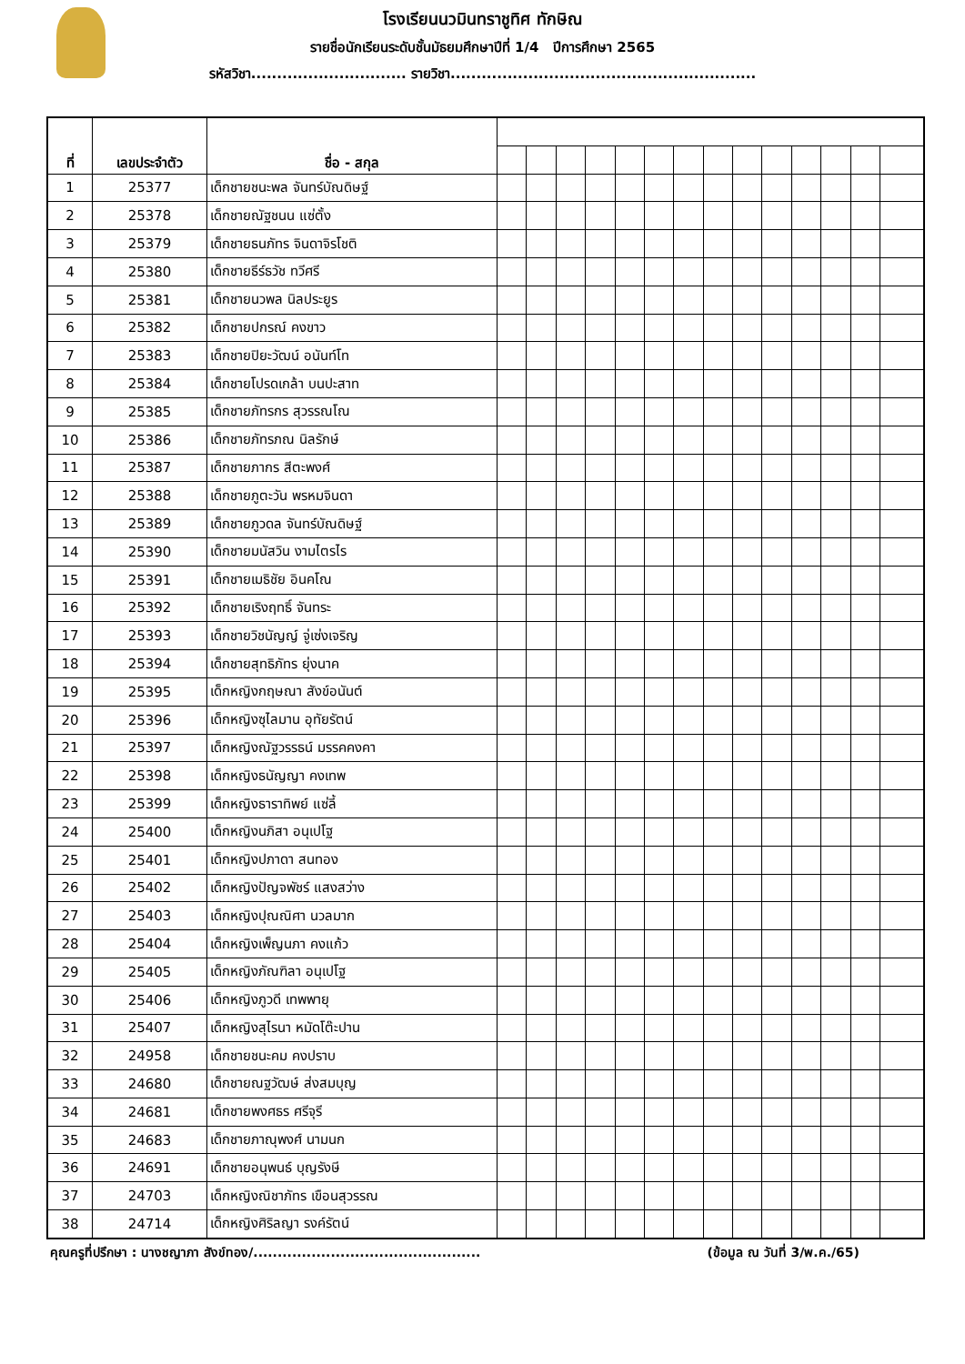โรงเรียนนวมินทราชูทิศ ทักษิณ
รายชื่อนักเรียนระดับชั้นมัธยมศึกษาปีที่ 1/4 ปีการศึกษา 2565
รหัสวิชา.............................. รายวิชา...........................................................
| ที่ | เลขประจำตัว | ชื่อ - สกุล | | | | | | | | | | | | | | |
| --- | --- | --- | --- | --- | --- | --- | --- | --- | --- | --- | --- | --- | --- | --- | --- | --- |
| 1 | 25377 | เด็กชายชนะพล จันทร์บัณดิษฐ์ | | | | | | | | | | | | | | |
| 2 | 25378 | เด็กชายณัฐชนน แซ่ตั้ง | | | | | | | | | | | | | | |
| 3 | 25379 | เด็กชายธนภัทร จินดาจิรโชติ | | | | | | | | | | | | | | |
| 4 | 25380 | เด็กชายธีร์ธวัช ทวีศรี | | | | | | | | | | | | | | |
| 5 | 25381 | เด็กชายนวพล นิลประยูร | | | | | | | | | | | | | | |
| 6 | 25382 | เด็กชายปกรณ์ คงขาว | | | | | | | | | | | | | | |
| 7 | 25383 | เด็กชายปิยะวัฒน์ อนันท์โท | | | | | | | | | | | | | | |
| 8 | 25384 | เด็กชายโปรดเกล้า บนปะสาท | | | | | | | | | | | | | | |
| 9 | 25385 | เด็กชายภัทรกร สุวรรณโณ | | | | | | | | | | | | | | |
| 10 | 25386 | เด็กชายภัทรภณ นิลรักษ์ | | | | | | | | | | | | | | |
| 11 | 25387 | เด็กชายภากร สีตะพงศ์ | | | | | | | | | | | | | | |
| 12 | 25388 | เด็กชายภูตะวัน พรหมจินดา | | | | | | | | | | | | | | |
| 13 | 25389 | เด็กชายภูวดล จันทร์บัณดิษฐ์ | | | | | | | | | | | | | | |
| 14 | 25390 | เด็กชายมนัสวิน งามไตรไร | | | | | | | | | | | | | | |
| 15 | 25391 | เด็กชายเมธิชัย อินคโณ | | | | | | | | | | | | | | |
| 16 | 25392 | เด็กชายเริงฤทธิ์ จันทระ | | | | | | | | | | | | | | |
| 17 | 25393 | เด็กชายวิชนัญญ์ จู่เซ่งเจริญ | | | | | | | | | | | | | | |
| 18 | 25394 | เด็กชายสุทธิภัทร ยุ่งนาค | | | | | | | | | | | | | | |
| 19 | 25395 | เด็กหญิงกฤษณา สังข์อนันต์ | | | | | | | | | | | | | | |
| 20 | 25396 | เด็กหญิงซุไลมาน อุทัยรัตน์ | | | | | | | | | | | | | | |
| 21 | 25397 | เด็กหญิงณัฐวรรธน์ มรรคคงคา | | | | | | | | | | | | | | |
| 22 | 25398 | เด็กหญิงธนัญญา คงเทพ | | | | | | | | | | | | | | |
| 23 | 25399 | เด็กหญิงธาราทิพย์ แซ่ลี้ | | | | | | | | | | | | | | |
| 24 | 25400 | เด็กหญิงนภิสา อนุเปโฐ | | | | | | | | | | | | | | |
| 25 | 25401 | เด็กหญิงปภาดา สนทอง | | | | | | | | | | | | | | |
| 26 | 25402 | เด็กหญิงปัญจพัชร์ แสงสว่าง | | | | | | | | | | | | | | |
| 27 | 25403 | เด็กหญิงปุณณิศา นวลมาก | | | | | | | | | | | | | | |
| 28 | 25404 | เด็กหญิงเพ็ญนภา คงแก้ว | | | | | | | | | | | | | | |
| 29 | 25405 | เด็กหญิงภัณฑิลา อนุเปโฐ | | | | | | | | | | | | | | |
| 30 | 25406 | เด็กหญิงภูวดี เทพพายุ | | | | | | | | | | | | | | |
| 31 | 25407 | เด็กหญิงสุไรนา หมัดโต๊ะปาน | | | | | | | | | | | | | | |
| 32 | 24958 | เด็กชายชนะคม คงปราบ | | | | | | | | | | | | | | |
| 33 | 24680 | เด็กชายณฐวัฒษ์ ส่งสมบุญ | | | | | | | | | | | | | | |
| 34 | 24681 | เด็กชายพงศธร ศรีจุรี | | | | | | | | | | | | | | |
| 35 | 24683 | เด็กชายภาณุพงศ์ นามนก | | | | | | | | | | | | | | |
| 36 | 24691 | เด็กชายอนุพนธ์ บุญรังษี | | | | | | | | | | | | | | |
| 37 | 24703 | เด็กหญิงณิชาภัทร เขือนสุวรรณ | | | | | | | | | | | | | | |
| 38 | 24714 | เด็กหญิงศิริลญา รงค์รัตน์ | | | | | | | | | | | | | | |
คุณครูที่ปรึกษา : นางชญาภา สังข์ทอง/............................................... (ข้อมูล ณ วันที่ 3/พ.ค./65)